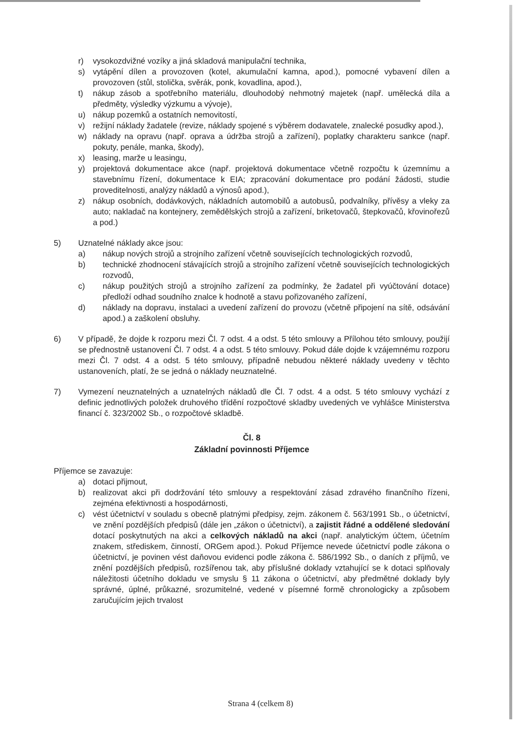r) vysokozdvižné vozíky a jiná skladová manipulační technika,
s) vytápění dílen a provozoven (kotel, akumulační kamna, apod.), pomocné vybavení dílen a provozoven (stůl, stolička, svěrák, ponk, kovadlina, apod.),
t) nákup zásob a spotřebního materiálu, dlouhodobý nehmotný majetek (např. umělecká díla a předměty, výsledky výzkumu a vývoje),
u) nákup pozemků a ostatních nemovitostí,
v) režijní náklady žadatele (revize, náklady spojené s výběrem dodavatele, znalecké posudky apod.),
w) náklady na opravu (např. oprava a údržba strojů a zařízení), poplatky charakteru sankce (např. pokuty, penále, manka, škody),
x) leasing, marže u leasingu,
y) projektová dokumentace akce (např. projektová dokumentace včetně rozpočtu k územnímu a stavebnímu řízení, dokumentace k EIA; zpracování dokumentace pro podání žádosti, studie proveditelnosti, analýzy nákladů a výnosů apod.),
z) nákup osobních, dodávkových, nákladních automobilů a autobusů, podvalníky, přívěsy a vleky za auto; nakladač na kontejnery, zemědělských strojů a zařízení, briketovačů, štepkovačů, křovinořezů a pod.)
5) Uznatelné náklady akce jsou:
a) nákup nových strojů a strojního zařízení včetně souvisejících technologických rozvodů,
b) technické zhodnocení stávajících strojů a strojního zařízení včetně souvisejících technologických rozvodů,
c) nákup použitých strojů a strojního zařízení za podmínky, že žadatel při vyúčtování dotace) předloží odhad soudního znalce k hodnotě a stavu pořizovaného zařízení,
d) náklady na dopravu, instalaci a uvedení zařízení do provozu (včetně připojení na sítě, odsávání apod.) a zaškolení obsluhy.
6) V případě, že dojde k rozporu mezi Čl. 7 odst. 4 a odst. 5 této smlouvy a Přílohou této smlouvy, použijí se přednostně ustanovení Čl. 7 odst. 4 a odst. 5 této smlouvy. Pokud dále dojde k vzájemnému rozporu mezi Čl. 7 odst. 4 a odst. 5 této smlouvy, případně nebudou některé náklady uvedeny v těchto ustanoveních, platí, že se jedná o náklady neuznatelné.
7) Vymezení neuznatelných a uznatelných nákladů dle Čl. 7 odst. 4 a odst. 5 této smlouvy vychází z definic jednotlivých položek druhového třídění rozpočtové skladby uvedených ve vyhlášce Ministerstva financí č. 323/2002 Sb., o rozpočtové skladbě.
Čl. 8
Základní povinnosti Příjemce
Příjemce se zavazuje:
a) dotaci přijmout,
b) realizovat akci při dodržování této smlouvy a respektování zásad zdravého finančního řízeni, zejména efektivnosti a hospodárnosti,
c) vést účetnictví v souladu s obecně platnými předpisy, zejm. zákonem č. 563/1991 Sb., o účetnictví, ve znění pozdějších předpisů (dále jen „zákon o účetnictví), a zajistit řádné a oddělené sledování dotací poskytnutých na akci a celkových nákladů na akci (např. analytickým účtem, účetním znakem, střediskem, činností, ORGem apod.). Pokud Příjemce nevede účetnictví podle zákona o účetnictví, je povinen vést daňovou evidenci podle zákona č. 586/1992 Sb., o daních z příjmů, ve znění pozdějších předpisů, rozšířenou tak, aby příslušné doklady vztahující se k dotaci splňovaly náležitosti účetního dokladu ve smyslu § 11 zákona o účetnictví, aby předmětné doklady byly správné, úplné, průkazné, srozumitelné, vedené v písemné formě chronologicky a způsobem zaručujícím jejich trvalost
Strana 4 (celkem 8)